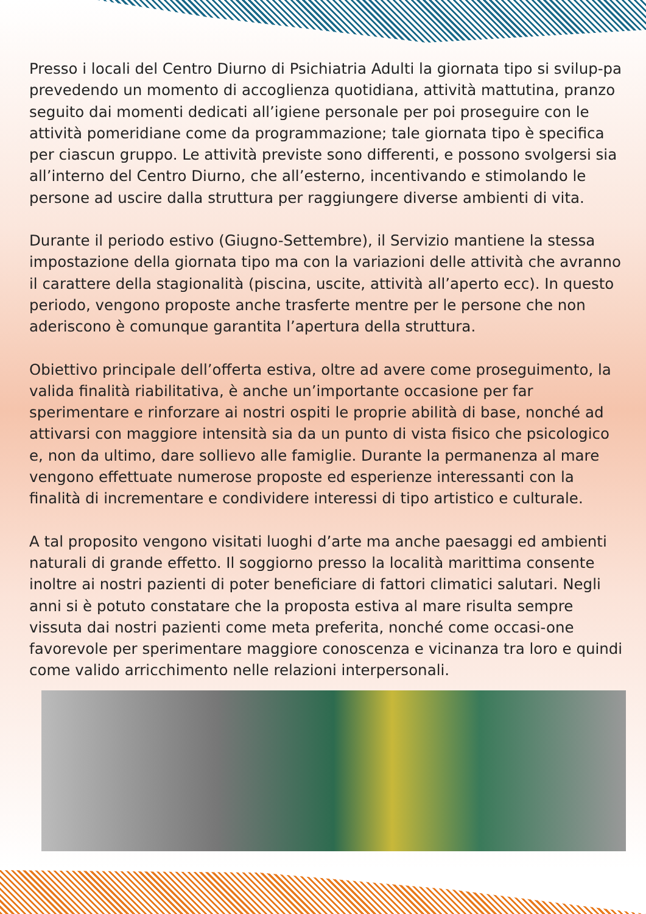Presso i locali del Centro Diurno di Psichiatria Adulti la giornata tipo si svilup-pa prevedendo un momento di accoglienza quotidiana, attività mattutina, pranzo seguito dai momenti dedicati all’igiene personale per poi proseguire con le attività pomeridiane come da programmazione; tale giornata tipo è specifica per ciascun gruppo. Le attività previste sono differenti, e possono svolgersi sia all’interno del Centro Diurno, che all’esterno, incentivando e stimolando le persone ad uscire dalla struttura per raggiungere diverse ambienti di vita.
Durante il periodo estivo (Giugno-Settembre), il Servizio mantiene la stessa impostazione della giornata tipo ma con la variazioni delle attività che avranno il carattere della stagionalità (piscina, uscite, attività all’aperto ecc). In questo periodo, vengono proposte anche trasferte mentre per le persone che non aderiscono è comunque garantita l’apertura della struttura.
Obiettivo principale dell’offerta estiva, oltre ad avere come proseguimento, la valida finalità riabilitativa, è anche un’importante occasione per far sperimentare e rinforzare ai nostri ospiti le proprie abilità di base, nonché ad attivarsi con maggiore intensità sia da un punto di vista fisico che psicologico e, non da ultimo, dare sollievo alle famiglie. Durante la permanenza al mare vengono effettuate numerose proposte ed esperienze interessanti con la finalità di incrementare e condividere interessi di tipo artistico e culturale.
A tal proposito vengono visitati luoghi d’arte ma anche paesaggi ed ambienti naturali di grande effetto. Il soggiorno presso la località marittima consente inoltre ai nostri pazienti di poter beneficiare di fattori climatici salutari. Negli anni si è potuto constatare che la proposta estiva al mare risulta sempre vissuta dai nostri pazienti come meta preferita, nonché come occasi-one favorevole per sperimentare maggiore conoscenza e vicinanza tra loro e quindi come valido arricchimento nelle relazioni interpersonali.